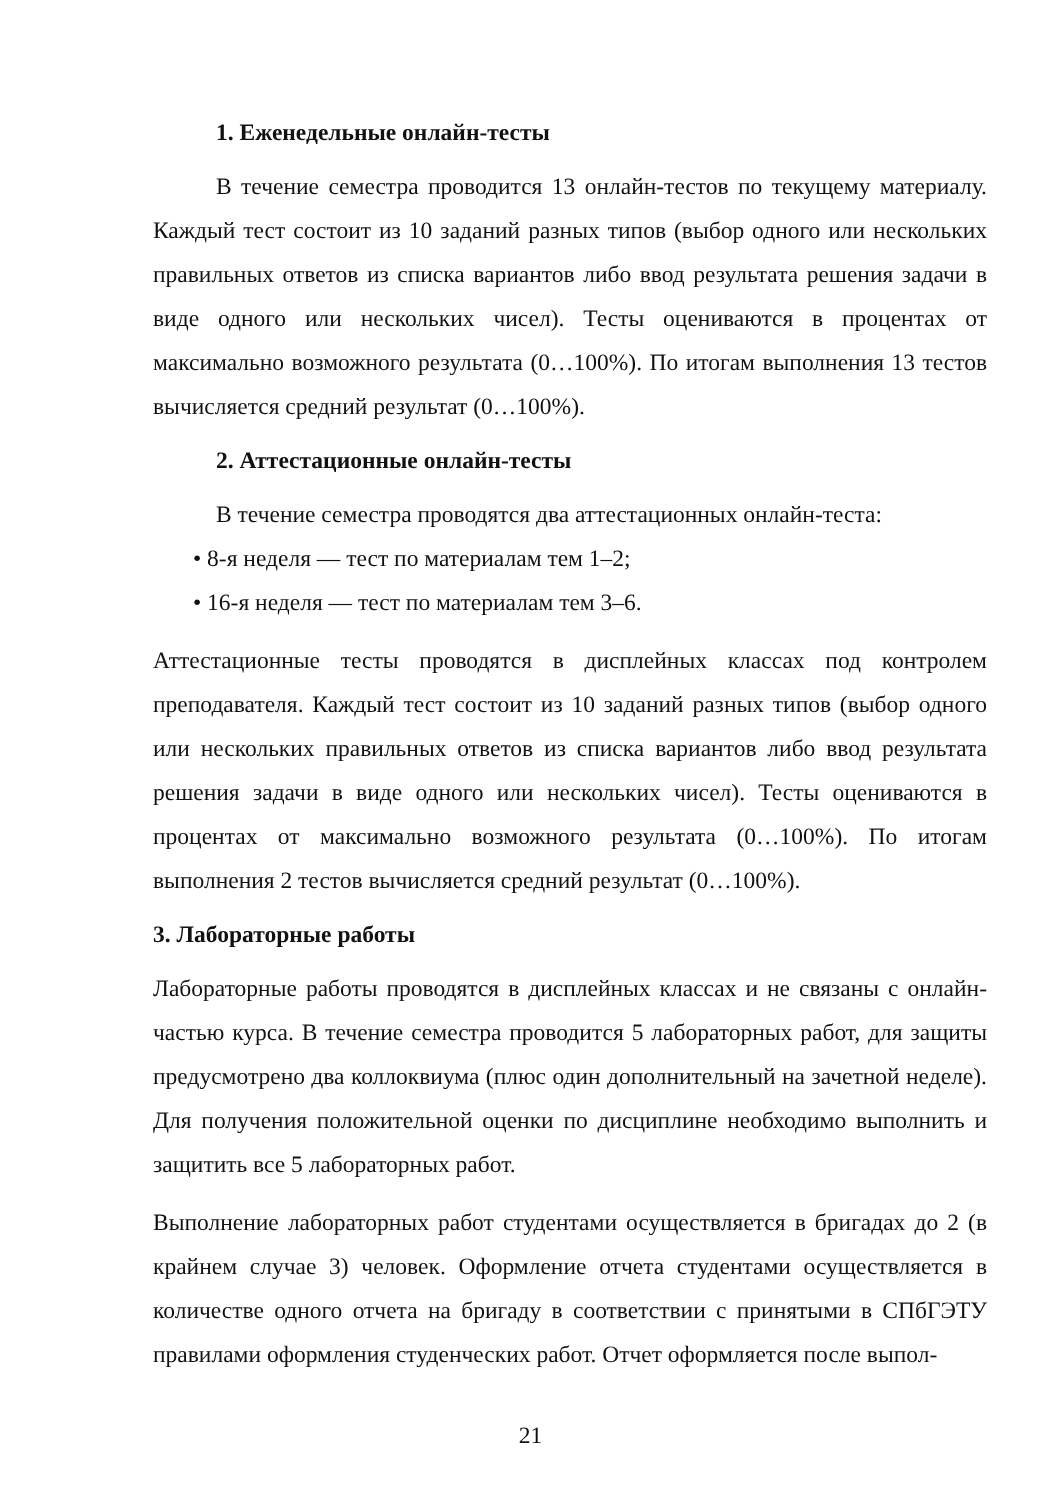1. Еженедельные онлайн-тесты
В течение семестра проводится 13 онлайн-тестов по текущему материалу. Каждый тест состоит из 10 заданий разных типов (выбор одного или нескольких правильных ответов из списка вариантов либо ввод результата решения задачи в виде одного или нескольких чисел). Тесты оцениваются в процентах от максимально возможного результата (0…100%). По итогам выполнения 13 тестов вычисляется средний результат (0…100%).
2. Аттестационные онлайн-тесты
В течение семестра проводятся два аттестационных онлайн-теста:
• 8-я неделя — тест по материалам тем 1–2;
• 16-я неделя — тест по материалам тем 3–6.
Аттестационные тесты проводятся в дисплейных классах под контролем преподавателя. Каждый тест состоит из 10 заданий разных типов (выбор одного или нескольких правильных ответов из списка вариантов либо ввод результата решения задачи в виде одного или нескольких чисел). Тесты оцениваются в процентах от максимально возможного результата (0…100%). По итогам выполнения 2 тестов вычисляется средний результат (0…100%).
3. Лабораторные работы
Лабораторные работы проводятся в дисплейных классах и не связаны с онлайн-частью курса. В течение семестра проводится 5 лабораторных работ, для защиты предусмотрено два коллоквиума (плюс один дополнительный на зачетной неделе). Для получения положительной оценки по дисциплине необходимо выполнить и защитить все 5 лабораторных работ.
Выполнение лабораторных работ студентами осуществляется в бригадах до 2 (в крайнем случае 3) человек. Оформление отчета студентами осуществляется в количестве одного отчета на бригаду в соответствии с принятыми в СПбГЭТУ правилами оформления студенческих работ. Отчет оформляется после выпол-
21